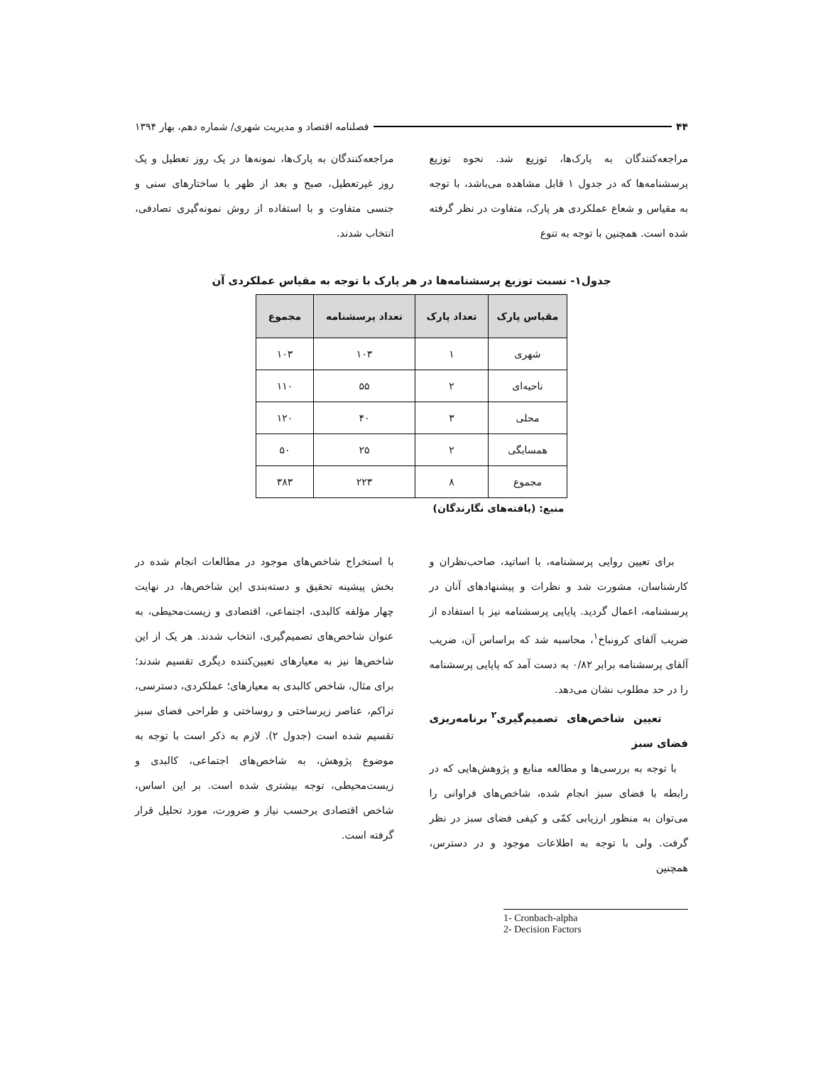۴۴ فصلنامه اقتصاد و مدیریت شهری/ شماره دهم، بهار ۱۳۹۴
مراجعه‌کنندگان به پارک‌ها، توزیع شد. نحوه توزیع پرسشنامه‌ها که در جدول ۱ قابل مشاهده می‌باشد، با توجه به مقیاس و شعاع عملکردی هر پارک، متفاوت در نظر گرفته شده است. همچنین با توجه به تنوع
مراجعه‌کنندگان به پارک‌ها، نمونه‌ها در یک روز تعطیل و یک روز غیرتعطیل، صبح و بعد از ظهر با ساختارهای سنی و جنسی متفاوت و با استفاده از روش نمونه‌گیری تصادفی، انتخاب شدند.
جدول۱- نسبت توزیع پرسشنامه‌ها در هر پارک با توجه به مقیاس عملکردی آن
| مقیاس پارک | تعداد پارک | تعداد پرسشنامه | مجموع |
| --- | --- | --- | --- |
| شهری | ۱ | ۱۰۳ | ۱۰۳ |
| ناحیه‌ای | ۲ | ۵۵ | ۱۱۰ |
| محلی | ۳ | ۴۰ | ۱۲۰ |
| همسایگی | ۲ | ۲۵ | ۵۰ |
| مجموع | ۸ | ۲۲۳ | ۳۸۳ |
منبع: (یافته‌های نگارندگان)
برای تعیین روایی پرسشنامه، با اساتید، صاحب‌نظران و کارشناسان، مشورت شد و نظرات و پیشنهادهای آنان در پرسشنامه، اعمال گردید. پایایی پرسشنامه نیز با استفاده از ضریب آلفای کرونباخ<sup>۱</sup>، محاسبه شد که براساس آن، ضریب آلفای پرسشنامه برابر ۰/۸۲ به دست آمد که پایایی پرسشنامه را در حد مطلوب نشان می‌دهد.
تعیین شاخص‌های تصمیم‌گیری<sup>۲</sup> برنامه‌ریزی فضای سبز
با توجه به بررسی‌ها و مطالعه منابع و پژوهش‌هایی که در رابطه با فضای سبز انجام شده، شاخص‌های فراوانی را می‌توان به منظور ارزیابی کمّی و کیفی فضای سبز در نظر گرفت. ولی با توجه به اطلاعات موجود و در دسترس، همچنین
با استخراج شاخص‌های موجود در مطالعات انجام شده در بخش پیشینه تحقیق و دسته‌بندی این شاخص‌ها، در نهایت چهار مؤلفه کالبدی، اجتماعی، اقتصادی و زیست‌محیطی، به عنوان شاخص‌های تصمیم‌گیری، انتخاب شدند. هر یک از این شاخص‌ها نیز به معیارهای تعیین‌کننده دیگری تقسیم شدند؛ برای مثال، شاخص کالبدی به معیارهای؛ عملکردی، دسترسی، تراکم، عناصر زیرساختی و روساختی و طراحی فضای سبز تقسیم شده است (جدول ۲). لازم به ذکر است با توجه به موضوع پژوهش، به شاخص‌های اجتماعی، کالبدی و زیست‌محیطی، توجه بیشتری شده است. بر این اساس، شاخص اقتصادی برحسب نیاز و ضرورت، مورد تحلیل قرار گرفته است.
1- Cronbach-alpha
2- Decision Factors